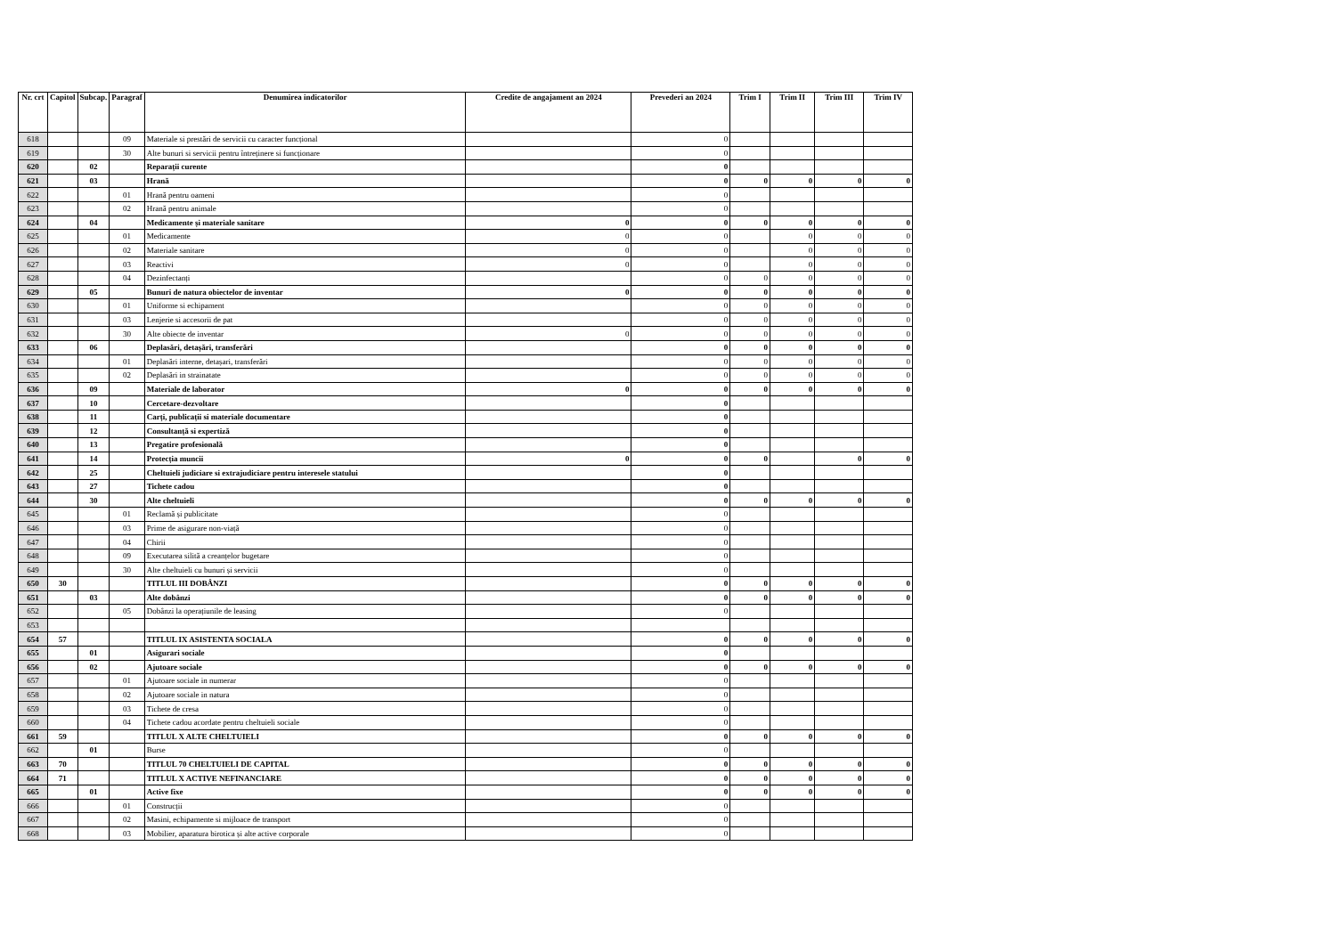| Nr. crt | Capitol | Subcap. | Paragraf | Denumirea indicatorilor | Credite de angajament an 2024 | Prevederi an 2024 | Trim I | Trim II | Trim III | Trim IV |
| --- | --- | --- | --- | --- | --- | --- | --- | --- | --- | --- |
| 618 | | | 09 | Materiale si prestări de servicii cu caracter funcțional | | 0 | | | | |
| 619 | | | 30 | Alte bunuri si servicii pentru întreținere si funcționare | | 0 | | | | |
| 620 | | 02 | | Reparații curente | | 0 | | | | |
| 621 | | 03 | | Hrană | | 0 | 0 | 0 | 0 | 0 |
| 622 | | | 01 | Hrană pentru oameni | | 0 | | | | |
| 623 | | | 02 | Hrană pentru animale | | 0 | | | | |
| 624 | | 04 | | Medicamente și materiale sanitare | 0 | 0 | 0 | 0 | 0 | 0 |
| 625 | | | 01 | Medicamente | 0 | 0 | | 0 | 0 | 0 |
| 626 | | | 02 | Materiale sanitare | 0 | 0 | | 0 | 0 | 0 |
| 627 | | | 03 | Reactivi | 0 | 0 | | 0 | 0 | 0 |
| 628 | | | 04 | Dezinfectanți | | 0 | 0 | 0 | 0 | 0 |
| 629 | | 05 | | Bunuri de natura obiectelor de inventar | 0 | 0 | 0 | 0 | 0 | 0 |
| 630 | | | 01 | Uniforme si echipament | | 0 | 0 | 0 | 0 | 0 |
| 631 | | | 03 | Lenjerie si accesorii de pat | | 0 | 0 | 0 | 0 | 0 |
| 632 | | | 30 | Alte obiecte de inventar | 0 | 0 | 0 | 0 | 0 | 0 |
| 633 | | 06 | | Deplasări, detașări, transferări | | 0 | 0 | 0 | 0 | 0 |
| 634 | | | 01 | Deplasări interne, detașari, transferări | | 0 | 0 | 0 | 0 | 0 |
| 635 | | | 02 | Deplasări in strainatate | | 0 | 0 | 0 | 0 | 0 |
| 636 | | 09 | | Materiale de laborator | 0 | 0 | 0 | 0 | 0 | 0 |
| 637 | | 10 | | Cercetare-dezvoltare | | 0 | | | | |
| 638 | | 11 | | Carți, publicații si materiale documentare | | 0 | | | | |
| 639 | | 12 | | Consultanță si expertiză | | 0 | | | | |
| 640 | | 13 | | Pregatire profesională | | 0 | | | | |
| 641 | | 14 | | Protecția muncii | 0 | 0 | 0 | | 0 | 0 |
| 642 | | 25 | | Cheltuieli judiciare si extrajudiciare pentru interesele statului | | 0 | | | | |
| 643 | | 27 | | Tichete cadou | | 0 | | | | |
| 644 | | 30 | | Alte cheltuieli | | 0 | 0 | 0 | 0 | 0 |
| 645 | | | 01 | Reclamă și publicitate | | 0 | | | | |
| 646 | | | 03 | Prime de asigurare non-viață | | 0 | | | | |
| 647 | | | 04 | Chirii | | 0 | | | | |
| 648 | | | 09 | Executarea silită a creanțelor bugetare | | 0 | | | | |
| 649 | | | 30 | Alte cheltuieli cu bunuri și servicii | | 0 | | | | |
| 650 | 30 | | | TITLUL III DOBÂNZI | | 0 | 0 | 0 | 0 | 0 |
| 651 | | 03 | | Alte dobânzi | | 0 | 0 | 0 | 0 | 0 |
| 652 | | | 05 | Dobânzi la operațiunile de leasing | | 0 | | | | |
| 653 | | | | | | | | | | |
| 654 | 57 | | | TITLUL IX ASISTENTA SOCIALA | | 0 | 0 | 0 | 0 | 0 |
| 655 | | 01 | | Asigurari sociale | | 0 | | | | |
| 656 | | 02 | | Ajutoare sociale | | 0 | 0 | 0 | 0 | 0 |
| 657 | | | 01 | Ajutoare sociale in numerar | | 0 | | | | |
| 658 | | | 02 | Ajutoare sociale in natura | | 0 | | | | |
| 659 | | | 03 | Tichete de cresa | | 0 | | | | |
| 660 | | | 04 | Tichete cadou acordate pentru cheltuieli sociale | | 0 | | | | |
| 661 | 59 | | | TITLUL X ALTE CHELTUIELI | | 0 | 0 | 0 | 0 | 0 |
| 662 | | 01 | | Burse | | 0 | | | | |
| 663 | 70 | | | TITLUL 70 CHELTUIELI DE CAPITAL | | 0 | 0 | 0 | 0 | 0 |
| 664 | 71 | | | TITLUL X ACTIVE NEFINANCIARE | | 0 | 0 | 0 | 0 | 0 |
| 665 | | 01 | | Active fixe | | 0 | 0 | 0 | 0 | 0 |
| 666 | | | 01 | Construcții | | 0 | | | | |
| 667 | | | 02 | Masini, echipamente si mijloace de transport | | 0 | | | | |
| 668 | | | 03 | Mobilier, aparatura birotica și alte active corporale | | 0 | | | | |